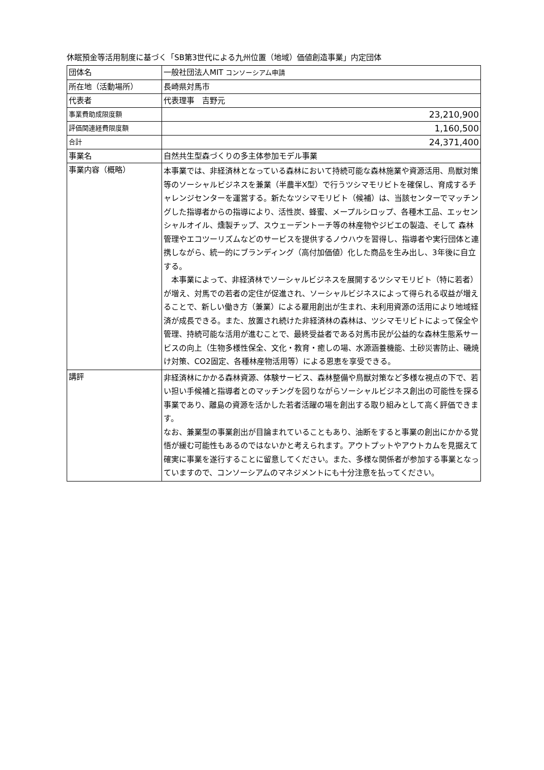休眠預金等活用制度に基づく「SB第3世代による九州位置（地域）価値創造事業」内定団体
| 団体名 | 一般社団法人MIT コンソーシアム申請 |
| 所在地（活動場所） | 長崎県対馬市 |
| 代表者 | 代表理事 吉野元 |
| 事業費助成限度額 | 23,210,900 |
| 評価関連経費限度額 | 1,160,500 |
| 合計 | 24,371,400 |
| 事業名 | 自然共生型森づくりの多主体参加モデル事業 |
| 事業内容（概略） | 本事業では、非経済林となっている森林において持続可能な森林施業や資源活用、鳥獣対策等のソーシャルビジネスを兼業（半農半X型）で行うツシマモリビトを確保し、育成するチャレンジセンターを運営する。新たなツシマモリビト（候補）は、当該センターでマッチングした指導者からの指導により、活性炭、蜂蜜、メープルシロップ、各種木工品、エッセンシャルオイル、燻製チップ、スウェーデントーチ等の林産物やジビエの製造、そして 森林管理やエコツーリズムなどのサービスを提供するノウハウを習得し、指導者や実行団体と連携しながら、統一的にブランディング（高付加価値）化した商品を生み出し、3年後に自立する。 本事業によって、非経済林でソーシャルビジネスを展開するツシマモリビト（特に若者）が増え、対馬での若者の定住が促進され、ソーシャルビジネスによって得られる収益が増えることで、新しい働き方（兼業）による雇用創出が生まれ、未利用資源の活用により地域経済が成長できる。また、放置され続けた非経済林の森林は、ツシマモリビトによって保全や管理、持続可能な活用が進むことで、最終受益者である対馬市民が公益的な森林生態系サービスの向上（生物多様性保全、文化・教育・癒しの場、水源涵養機能、土砂災害防止、磯焼け対策、CO2固定、各種林産物活用等）による恩恵を享受できる。 |
| 講評 | 非経済林にかかる森林資源、体験サービス、森林整備や鳥獣対策など多様な視点の下で、若い担い手候補と指導者とのマッチングを図りながらソーシャルビジネス創出の可能性を探る事業であり、離島の資源を活かした若者活躍の場を創出する取り組みとして高く評価できます。 なお、兼業型の事業創出が目論まれていることもあり、油断をすると事業の創出にかかる覚悟が緩む可能性もあるのではないかと考えられます。アウトプットやアウトカムを見据えて確実に事業を遂行することに留意してください。また、多様な関係者が参加する事業となっていますので、コンソーシアムのマネジメントにも十分注意を払ってください。 |